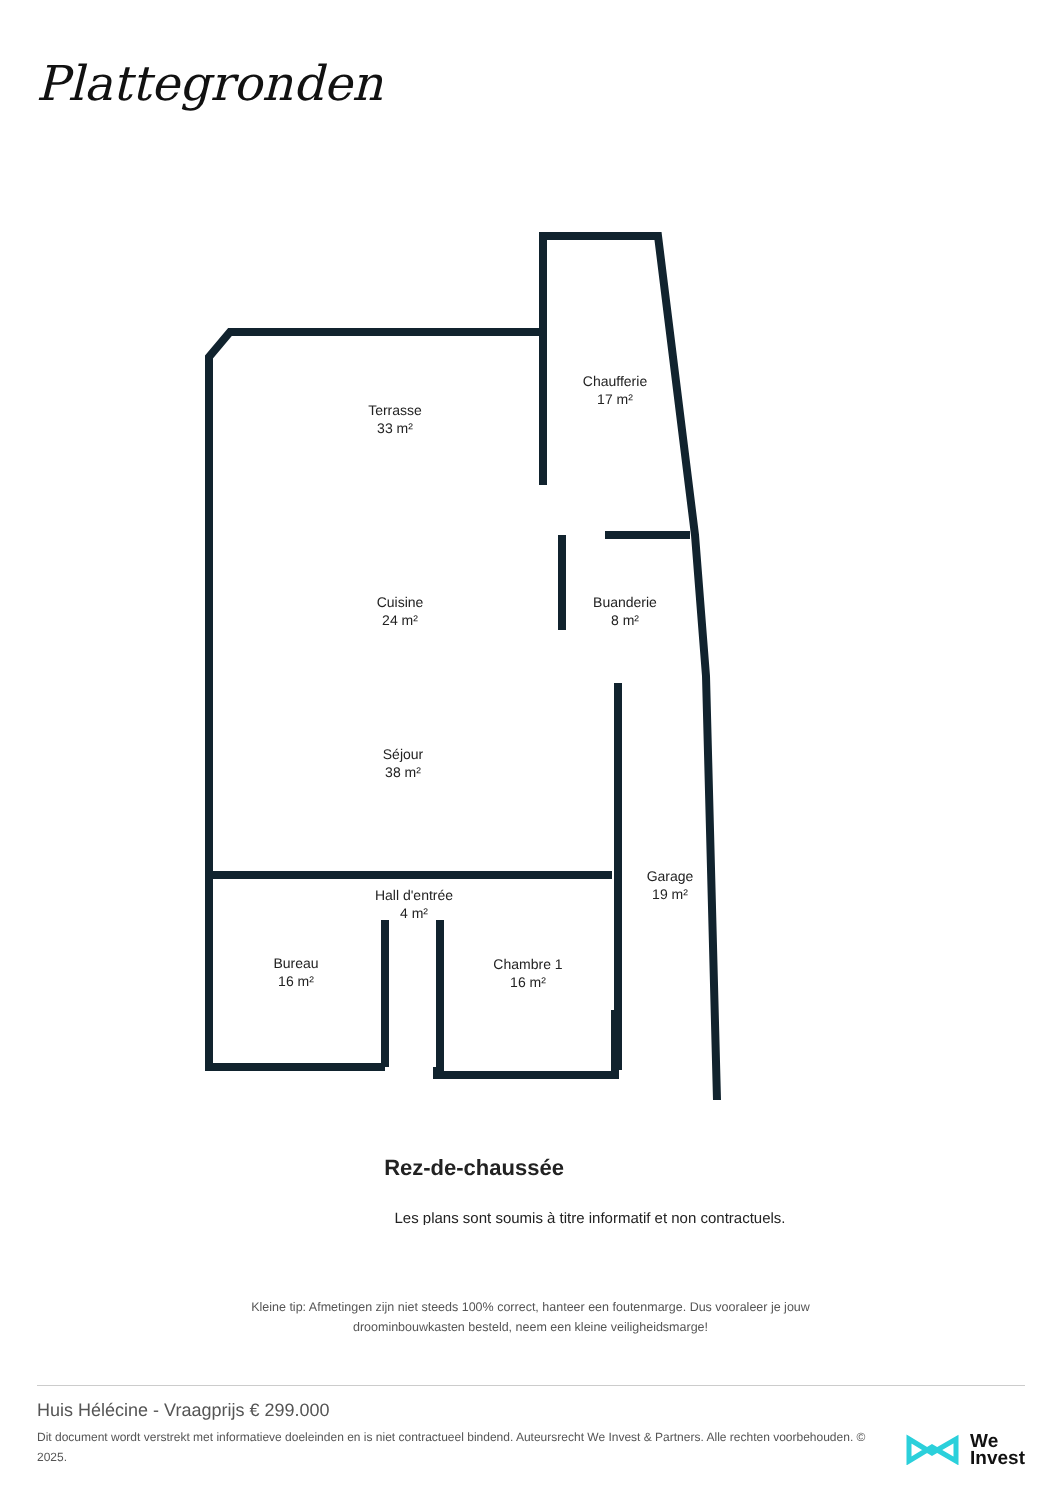Plattegronden
Terrasse
33 m²
Chaufferie
17 m²
Cuisine
24 m²
Buanderie
8 m²
Séjour
38 m²
Hall d'entrée
4 m²
Garage
19 m²
Bureau
16 m²
Chambre 1
16 m²
Rez-de-chaussée
Les plans sont soumis à titre informatif et non contractuels.
Kleine tip: Afmetingen zijn niet steeds 100% correct, hanteer een foutenmarge. Dus vooraleer je jouw
droominbouwkasten besteld, neem een kleine veiligheidsmarge!
Huis Hélécine - Vraagprijs € 299.000
Dit document wordt verstrekt met informatieve doeleinden en is niet contractueel bindend. Auteursrecht We Invest & Partners. Alle rechten voorbehouden. © 2025.
We
Invest